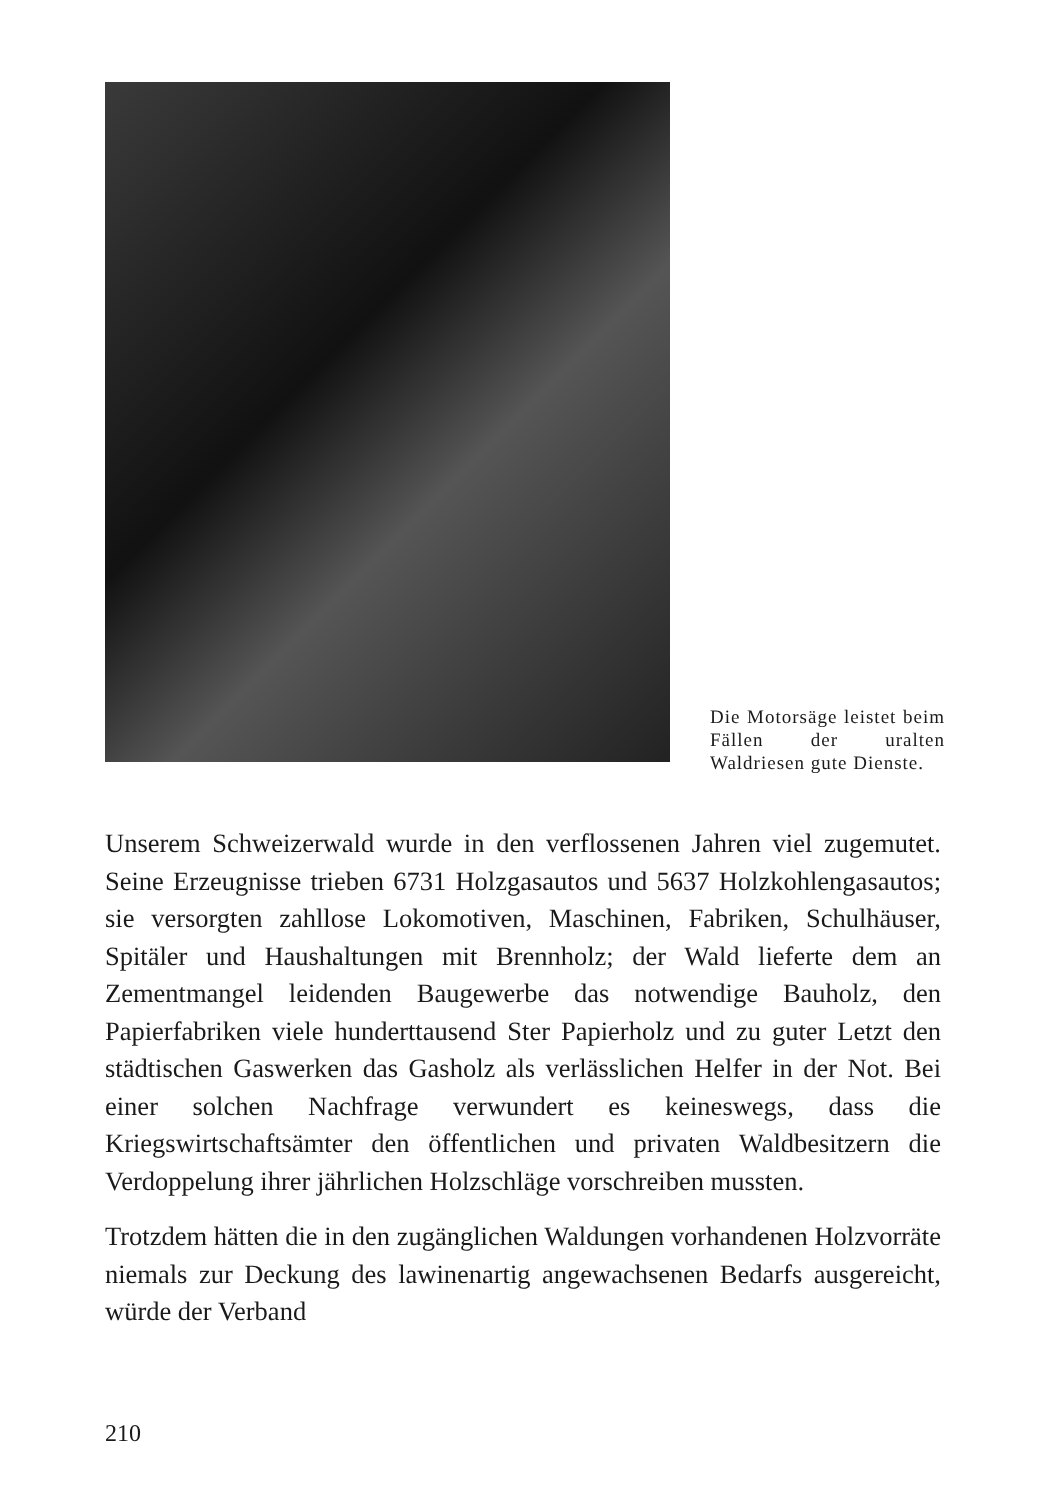Die Motorsäge leistet beim Fällen der uralten Waldriesen gute Dienste.
Unserem Schweizerwald wurde in den verflossenen Jahren viel zugemutet. Seine Erzeugnisse trieben 6731 Holzgasautos und 5637 Holzkohlengasautos; sie versorgten zahllose Lokomotiven, Maschinen, Fabriken, Schulhäuser, Spitäler und Haushaltungen mit Brennholz; der Wald lieferte dem an Zementmangel leidenden Baugewerbe das notwendige Bauholz, den Papierfabriken viele hunderttausend Ster Papierholz und zu guter Letzt den städtischen Gaswerken das Gasholz als verlässlichen Helfer in der Not. Bei einer solchen Nachfrage verwundert es keineswegs, dass die Kriegswirtschaftsämter den öffentlichen und privaten Waldbesitzern die Verdoppelung ihrer jährlichen Holzschläge vorschreiben mussten.
Trotzdem hätten die in den zugänglichen Waldungen vorhandenen Holzvorräte niemals zur Deckung des lawinenartig angewachsenen Bedarfs ausgereicht, würde der Verband
210